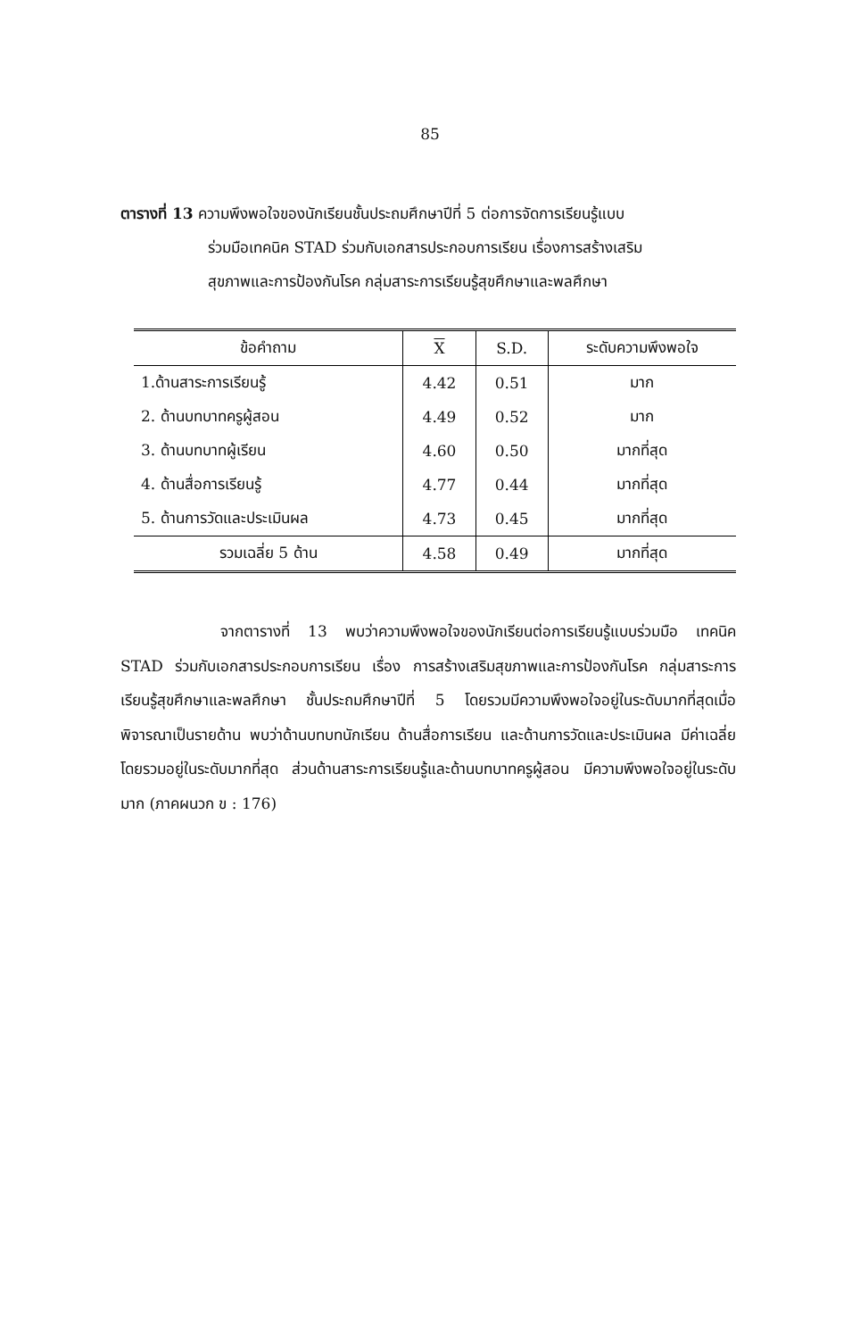85
ตารางที่ 13 ความพึงพอใจของนักเรียนชั้นประถมศึกษาปีที่ 5 ต่อการจัดการเรียนรู้แบบ
ร่วมมือเทคนิค STAD ร่วมกับเอกสารประกอบการเรียน เรื่องการสร้างเสริม
สุขภาพและการป้องกันโรค กลุ่มสาระการเรียนรู้สุขศึกษาและพลศึกษา
| ข้อคำถาม | X | S.D. | ระดับความพึงพอใจ |
| --- | --- | --- | --- |
| 1.ด้านสาระการเรียนรู้ | 4.42 | 0.51 | มาก |
| 2. ด้านบทบาทครูผู้สอน | 4.49 | 0.52 | มาก |
| 3. ด้านบทบาทผู้เรียน | 4.60 | 0.50 | มากที่สุด |
| 4. ด้านสื่อการเรียนรู้ | 4.77 | 0.44 | มากที่สุด |
| 5. ด้านการวัดและประเมินผล | 4.73 | 0.45 | มากที่สุด |
| รวมเฉลี่ย 5 ด้าน | 4.58 | 0.49 | มากที่สุด |
จากตารางที่ 13 พบว่าความพึงพอใจของนักเรียนต่อการเรียนรู้แบบร่วมมือ เทคนิค STAD ร่วมกับเอกสารประกอบการเรียน เรื่อง การสร้างเสริมสุขภาพและการป้องกันโรค กลุ่มสาระการเรียนรู้สุขศึกษาและพลศึกษา ชั้นประถมศึกษาปีที่ 5 โดยรวมมีความพึงพอใจอยู่ในระดับมากที่สุดเมื่อพิจารณาเป็นรายด้าน พบว่าด้านบทบทนักเรียน ด้านสื่อการเรียน และด้านการวัดและประเมินผล มีค่าเฉลี่ยโดยรวมอยู่ในระดับมากที่สุด ส่วนด้านสาระการเรียนรู้และด้านบทบาทครูผู้สอน มีความพึงพอใจอยู่ในระดับมาก (ภาคผนวก ข : 176)